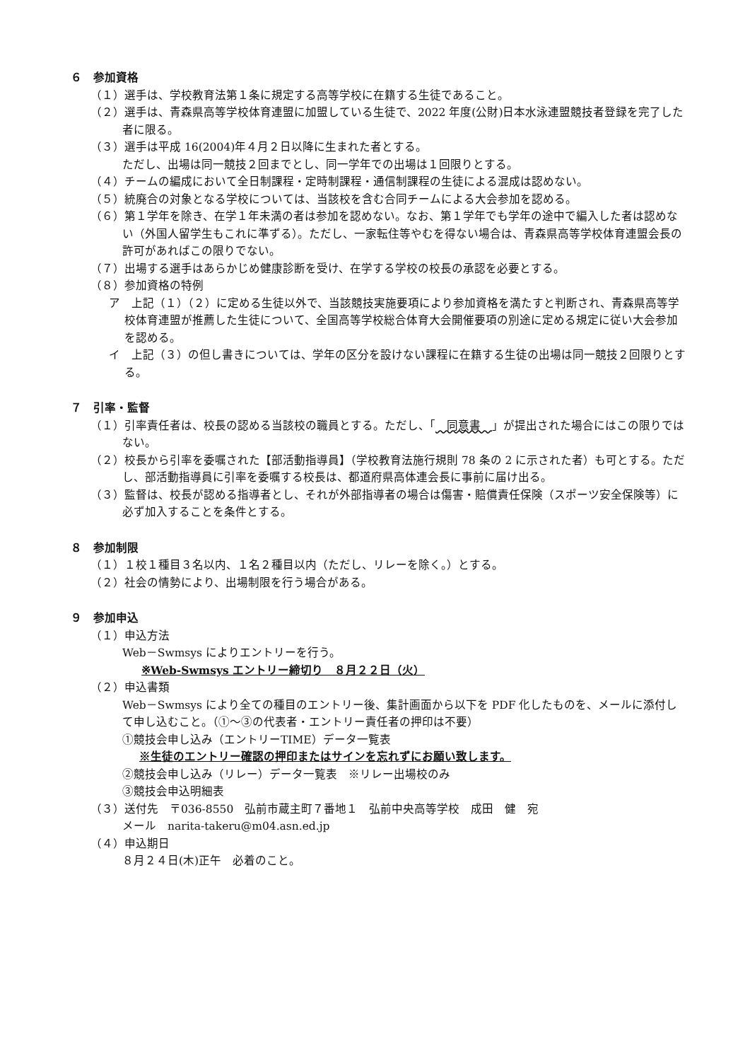６　参加資格
（１）選手は、学校教育法第１条に規定する高等学校に在籍する生徒であること。
（２）選手は、青森県高等学校体育連盟に加盟している生徒で、2022 年度(公財)日本水泳連盟競技者登録を完了した者に限る。
（３）選手は平成 16(2004)年４月２日以降に生まれた者とする。
ただし、出場は同一競技２回までとし、同一学年での出場は１回限りとする。
（４）チームの編成において全日制課程・定時制課程・通信制課程の生徒による混成は認めない。
（５）統廃合の対象となる学校については、当該校を含む合同チームによる大会参加を認める。
（６）第１学年を除き、在学１年未満の者は参加を認めない。なお、第１学年でも学年の途中で編入した者は認めない（外国人留学生もこれに準ずる）。ただし、一家転住等やむを得ない場合は、青森県高等学校体育連盟会長の許可があればこの限りでない。
（７）出場する選手はあらかじめ健康診断を受け、在学する学校の校長の承認を必要とする。
（８）参加資格の特例
ア　上記（１）（２）に定める生徒以外で、当該競技実施要項により参加資格を満たすと判断され、青森県高等学校体育連盟が推薦した生徒について、全国高等学校総合体育大会開催要項の別途に定める規定に従い大会参加を認める。
イ　上記（３）の但し書きについては、学年の区分を設けない課程に在籍する生徒の出場は同一競技２回限りとする。
７　引率・監督
（１）引率責任者は、校長の認める当該校の職員とする。ただし、「　同意書　」が提出された場合にはこの限りではない。
（２）校長から引率を委嘱された【部活動指導員】（学校教育法施行規則 78 条の 2 に示された者）も可とする。ただし、部活動指導員に引率を委嘱する校長は、都道府県高体連会長に事前に届け出る。
（３）監督は、校長が認める指導者とし、それが外部指導者の場合は傷害・賠償責任保険（スポーツ安全保険等）に必ず加入することを条件とする。
８　参加制限
（１）１校１種目３名以内、１名２種目以内（ただし、リレーを除く。）とする。
（２）社会の情勢により、出場制限を行う場合がある。
９　参加申込
（１）申込方法
Web－Swmsys によりエントリーを行う。
※Web-Swmsys エントリー締切り　８月２２日（火）
（２）申込書類
Web－Swmsys により全ての種目のエントリー後、集計画面から以下を PDF 化したものを、メールに添付して申し込むこと。（①～③の代表者・エントリー責任者の押印は不要）
①競技会申し込み（エントリーTIME）データ一覧表
※生徒のエントリー確認の押印またはサインを忘れずにお願い致します。
②競技会申し込み（リレー）データ一覧表　※リレー出場校のみ
③競技会申込明細表
（３）送付先　〒036-8550　弘前市蔵主町７番地１　弘前中央高等学校　成田　健　宛
メール　narita-takeru@m04.asn.ed.jp
（４）申込期日
８月２４日(木)正午　必着のこと。